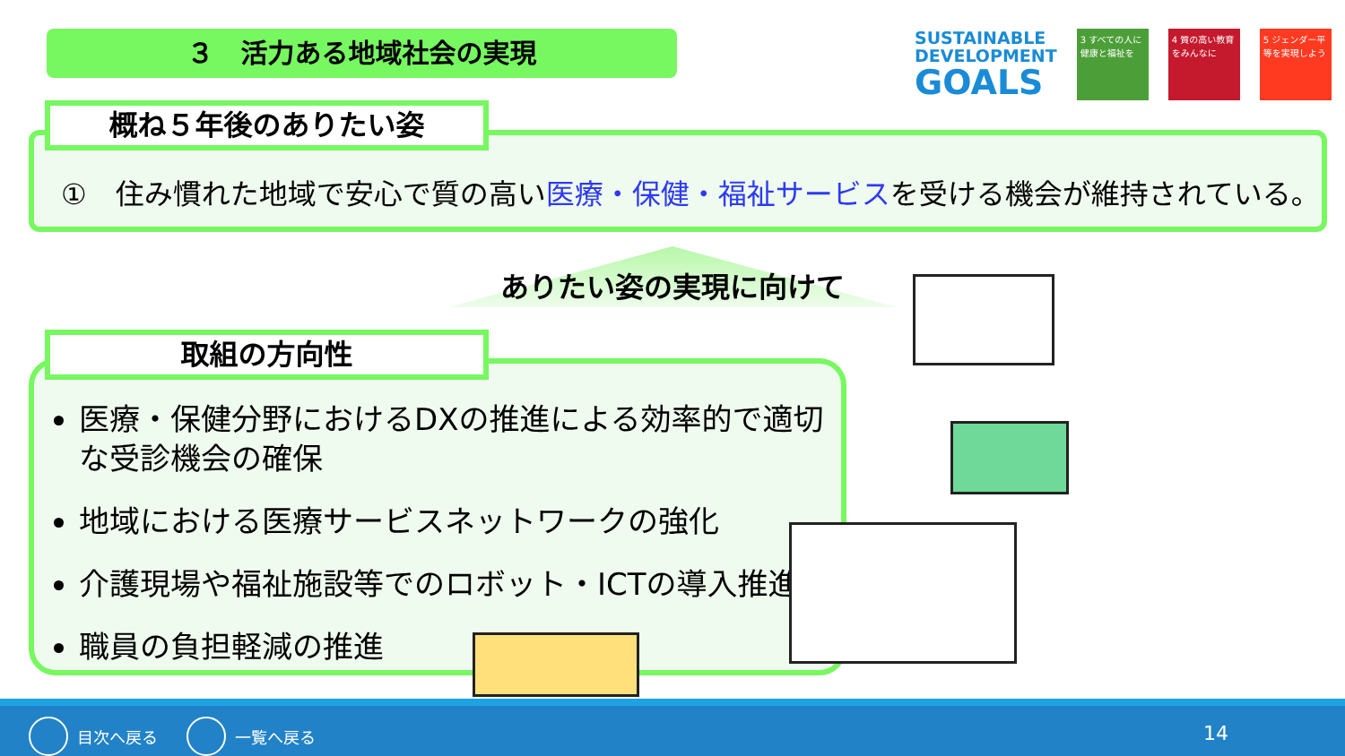３　活力ある地域社会の実現
SUSTAINABLE
DEVELOPMENT
GOALS
3 すべての人に健康と福祉を
4 質の高い教育をみんなに
5 ジェンダー平等を実現しよう
①　住み慣れた地域で安心で質の高い医療・保健・福祉サービスを受ける機会が維持されている。
概ね５年後のありたい姿
ありたい姿の実現に向けて
医療・保健分野におけるDXの推進による効率的で適切な受診機会の確保
地域における医療サービスネットワークの強化
介護現場や福祉施設等でのロボット・ICTの導入推進
職員の負担軽減の推進
取組の方向性
目次へ戻る 一覧へ戻る 14